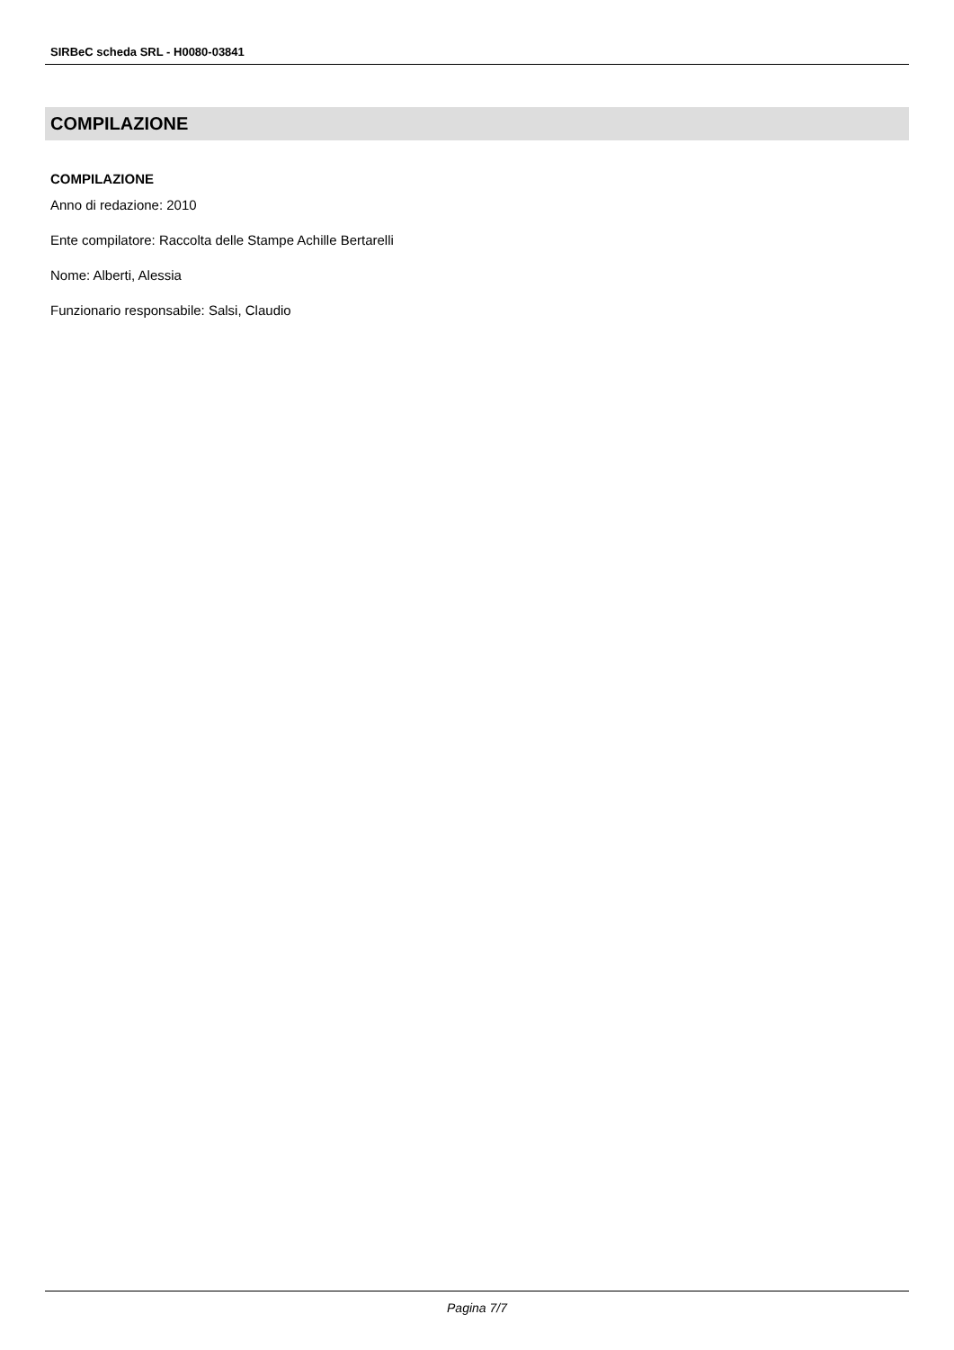SIRBeC scheda SRL - H0080-03841
COMPILAZIONE
COMPILAZIONE
Anno di redazione: 2010
Ente compilatore: Raccolta delle Stampe Achille Bertarelli
Nome: Alberti, Alessia
Funzionario responsabile: Salsi, Claudio
Pagina 7/7